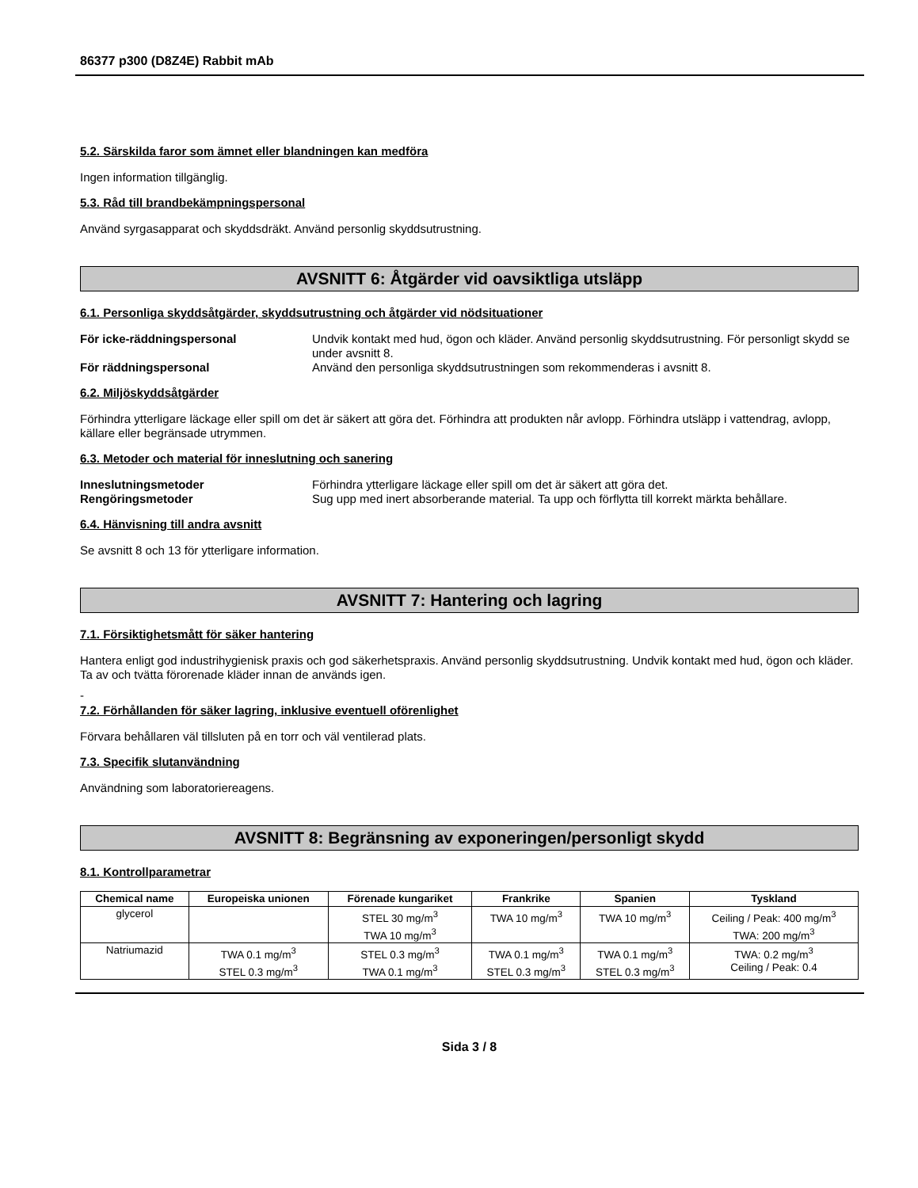86377 p300 (D8Z4E) Rabbit mAb
5.2. Särskilda faror som ämnet eller blandningen kan medföra
Ingen information tillgänglig.
5.3. Råd till brandbekämpningspersonal
Använd syrgasapparat och skyddsdräkt. Använd personlig skyddsutrustning.
AVSNITT 6: Åtgärder vid oavsiktliga utsläpp
6.1. Personliga skyddsåtgärder, skyddsutrustning och åtgärder vid nödsituationer
För icke-räddningspersonal Undvik kontakt med hud, ögon och kläder. Använd personlig skyddsutrustning. För personligt skydd se under avsnitt 8. För räddningspersonal Använd den personliga skyddsutrustningen som rekommenderas i avsnitt 8.
6.2. Miljöskyddsåtgärder
Förhindra ytterligare läckage eller spill om det är säkert att göra det. Förhindra att produkten når avlopp. Förhindra utsläpp i vattendrag, avlopp, källare eller begränsade utrymmen.
6.3. Metoder och material för inneslutning och sanering
Inneslutningsmetoder Förhindra ytterligare läckage eller spill om det är säkert att göra det. Rengöringsmetoder Sug upp med inert absorberande material. Ta upp och förflytta till korrekt märkta behållare.
6.4. Hänvisning till andra avsnitt
Se avsnitt 8 och 13 för ytterligare information.
AVSNITT 7: Hantering och lagring
7.1. Försiktighetsmått för säker hantering
Hantera enligt god industrihygienisk praxis och god säkerhetspraxis. Använd personlig skyddsutrustning. Undvik kontakt med hud, ögon och kläder. Ta av och tvätta förorenade kläder innan de används igen.
-
7.2. Förhållanden för säker lagring, inklusive eventuell oförenlighet
Förvara behållaren väl tillsluten på en torr och väl ventilerad plats.
7.3. Specifik slutanvändning
Användning som laboratoriereagens.
AVSNITT 8: Begränsning av exponeringen/personligt skydd
8.1. Kontrollparametrar
| Chemical name | Europeiska unionen | Förenade kungariket | Frankrike | Spanien | Tyskland |
| --- | --- | --- | --- | --- | --- |
| glycerol | | STEL 30 mg/m<sup>3</sup> TWA 10 mg/m<sup>3</sup> | TWA 10 mg/m<sup>3</sup> | TWA 10 mg/m<sup>3</sup> | Ceiling / Peak: 400 mg/m<sup>3</sup> TWA: 200 mg/m<sup>3</sup> |
| Natriumazid | TWA 0.1 mg/m<sup>3</sup> STEL 0.3 mg/m<sup>3</sup> | STEL 0.3 mg/m<sup>3</sup> TWA 0.1 mg/m<sup>3</sup> | TWA 0.1 mg/m<sup>3</sup> STEL 0.3 mg/m<sup>3</sup> | TWA 0.1 mg/m<sup>3</sup> STEL 0.3 mg/m<sup>3</sup> | TWA: 0.2 mg/m<sup>3</sup> Ceiling / Peak: 0.4 |
Sida 3 / 8